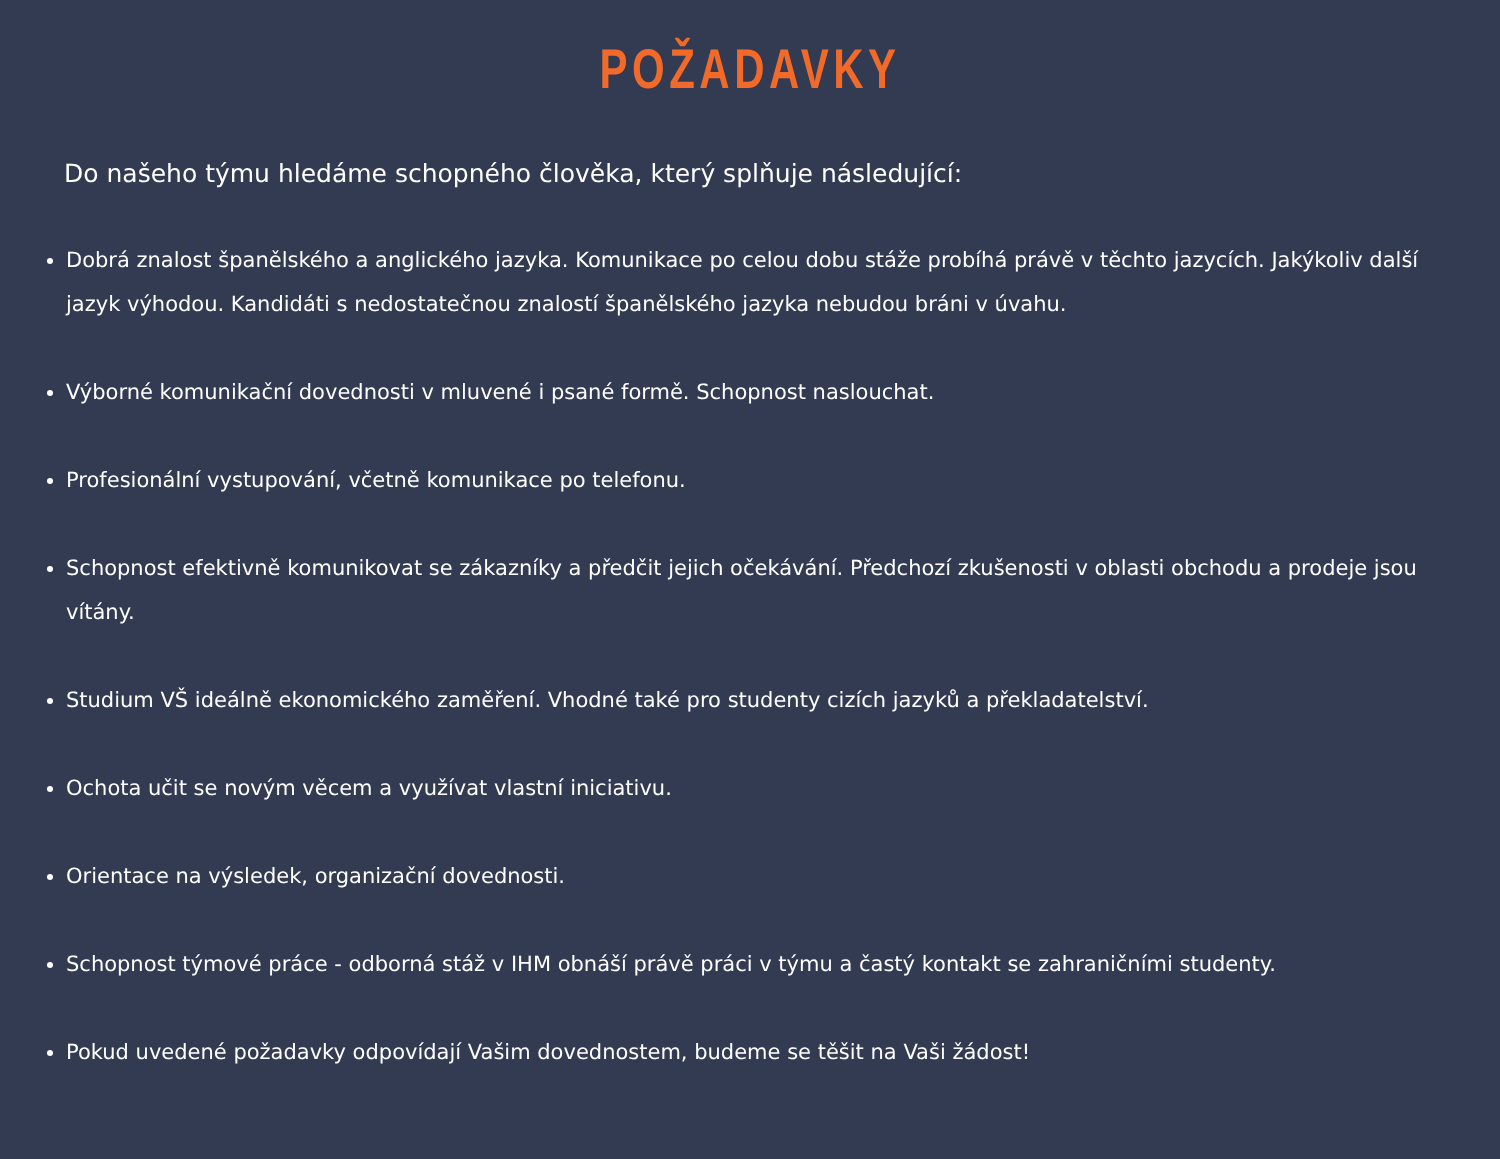POŽADAVKY
Do našeho týmu hledáme schopného člověka, který splňuje následující:
Dobrá znalost španělského a anglického jazyka. Komunikace po celou dobu stáže probíhá právě v těchto jazycích. Jakýkoliv další jazyk výhodou. Kandidáti s nedostatečnou znalostí španělského jazyka nebudou bráni v úvahu.
Výborné komunikační dovednosti v mluvené i psané formě. Schopnost naslouchat.
Profesionální vystupování, včetně komunikace po telefonu.
Schopnost efektivně komunikovat se zákazníky a předčit jejich očekávání. Předchozí zkušenosti v oblasti obchodu a prodeje jsou vítány.
Studium VŠ ideálně ekonomického zaměření. Vhodné také pro studenty cizích jazyků a překladatelství.
Ochota učit se novým věcem a využívat vlastní iniciativu.
Orientace na výsledek, organizační dovednosti.
Schopnost týmové práce - odborná stáž v IHM obnáší právě práci v týmu a častý kontakt se zahraničními studenty.
Pokud uvedené požadavky odpovídají Vašim dovednostem, budeme se těšit na Vaši žádost!